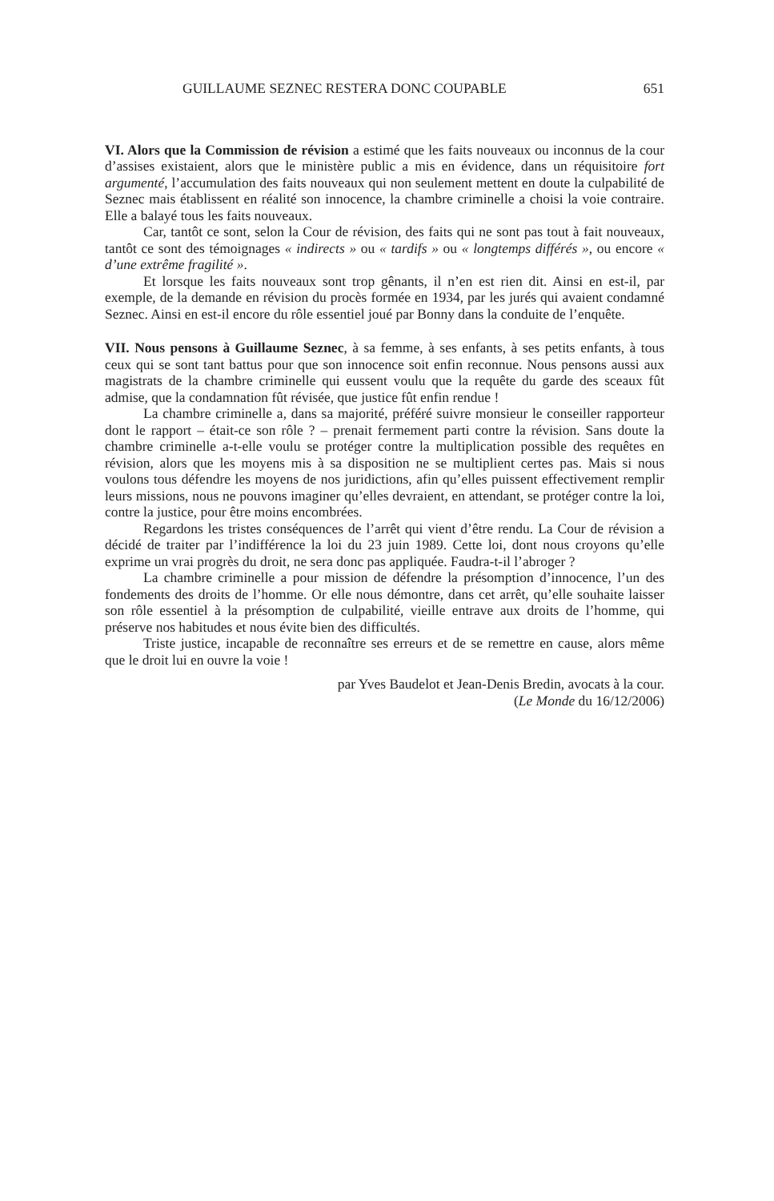GUILLAUME SEZNEC RESTERA DONC COUPABLE 651
VI. Alors que la Commission de révision a estimé que les faits nouveaux ou inconnus de la cour d’assises existaient, alors que le ministère public a mis en évidence, dans un réquisitoire fort argumenté, l’accumulation des faits nouveaux qui non seulement mettent en doute la culpabilité de Seznec mais établissent en réalité son innocence, la chambre criminelle a choisi la voie contraire. Elle a balayé tous les faits nouveaux.
Car, tantôt ce sont, selon la Cour de révision, des faits qui ne sont pas tout à fait nouveaux, tantôt ce sont des témoignages « indirects » ou « tardifs » ou « longtemps différés », ou encore « d’une extrême fragilité ».
Et lorsque les faits nouveaux sont trop gênants, il n’en est rien dit. Ainsi en est-il, par exemple, de la demande en révision du procès formée en 1934, par les jurés qui avaient condamné Seznec. Ainsi en est-il encore du rôle essentiel joué par Bonny dans la conduite de l’enquête.
VII. Nous pensons à Guillaume Seznec, à sa femme, à ses enfants, à ses petits enfants, à tous ceux qui se sont tant battus pour que son innocence soit enfin reconnue. Nous pensons aussi aux magistrats de la chambre criminelle qui eussent voulu que la requête du garde des sceaux fût admise, que la condamnation fût révisée, que justice fût enfin rendue !
La chambre criminelle a, dans sa majorité, préféré suivre monsieur le conseiller rapporteur dont le rapport – était-ce son rôle ? – prenait fermement parti contre la révision. Sans doute la chambre criminelle a-t-elle voulu se protéger contre la multiplication possible des requêtes en révision, alors que les moyens mis à sa disposition ne se multiplient certes pas. Mais si nous voulons tous défendre les moyens de nos juridictions, afin qu’elles puissent effectivement remplir leurs missions, nous ne pouvons imaginer qu’elles devraient, en attendant, se protéger contre la loi, contre la justice, pour être moins encombrées.
Regardons les tristes conséquences de l’arrêt qui vient d’être rendu. La Cour de révision a décidé de traiter par l’indifférence la loi du 23 juin 1989. Cette loi, dont nous croyons qu’elle exprime un vrai progrès du droit, ne sera donc pas appliquée. Faudra-t-il l’abroger ?
La chambre criminelle a pour mission de défendre la présomption d’innocence, l’un des fondements des droits de l’homme. Or elle nous démontre, dans cet arrêt, qu’elle souhaite laisser son rôle essentiel à la présomption de culpabilité, vieille entrave aux droits de l’homme, qui préserve nos habitudes et nous évite bien des difficultés.
Triste justice, incapable de reconnaître ses erreurs et de se remettre en cause, alors même que le droit lui en ouvre la voie !
par Yves Baudelot et Jean-Denis Bredin, avocats à la cour.
(Le Monde du 16/12/2006)